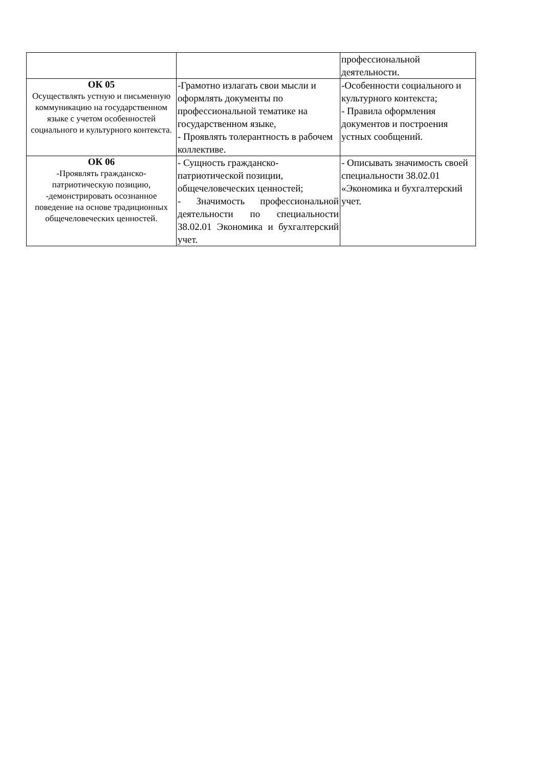| | | профессиональной деятельности. |
| ОК 05 Осуществлять устную и письменную коммуникацию на государственном языке с учетом особенностей социального и культурного контекста. | -Грамотно излагать свои мысли и оформлять документы по профессиональной тематике на государственном языке, - Проявлять толерантность в рабочем коллективе. | -Особенности социального и культурного контекста; - Правила оформления документов и построения устных сообщений. |
| ОК 06 -Проявлять гражданско-патриотическую позицию, -демонстрировать осознанное поведение на основе традиционных общечеловеческих ценностей. | - Сущность гражданско-патриотической позиции, общечеловеческих ценностей; - Значимость профессиональной деятельности по специальности 38.02.01 Экономика и бухгалтерский учет. | - Описывать значимость своей специальности 38.02.01 «Экономика и бухгалтерский учет. |